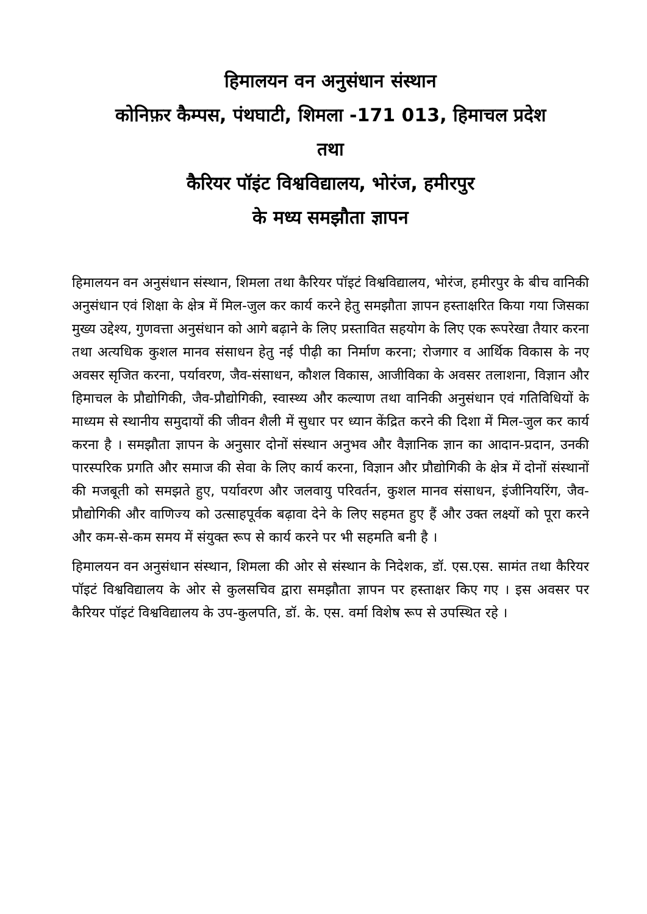हिमालयन वन अनुसंधान संस्थान
कोनिफ़र कैम्पस, पंथघाटी, शिमला -171 013, हिमाचल प्रदेश
तथा
कैरियर पॉइंट विश्वविद्यालय, भोरंज, हमीरपुर
के मध्य समझौता ज्ञापन
हिमालयन वन अनुसंधान संस्थान, शिमला तथा कैरियर पॉइटं विश्वविद्यालय, भोरंज, हमीरपुर के बीच वानिकी अनुसंधान एवं शिक्षा के क्षेत्र में मिल-जुल कर कार्य करने हेतु समझौता ज्ञापन हस्ताक्षरित किया गया जिसका मुख्य उद्देश्य, गुणवत्ता अनुसंधान को आगे बढ़ाने के लिए प्रस्तावित सहयोग के लिए एक रूपरेखा तैयार करना तथा अत्यधिक कुशल मानव संसाधन हेतु नई पीढ़ी का निर्माण करना; रोजगार व आर्थिक विकास के नए अवसर सृजित करना, पर्यावरण, जैव-संसाधन, कौशल विकास, आजीविका के अवसर तलाशना, विज्ञान और हिमाचल के प्रौद्योगिकी, जैव-प्रौद्योगिकी, स्वास्थ्य और कल्याण तथा वानिकी अनुसंधान एवं गतिविधियों के माध्यम से स्थानीय समुदायों की जीवन शैली में सुधार पर ध्यान केंद्रित करने की दिशा में मिल-जुल कर कार्य करना है । समझौता ज्ञापन के अनुसार दोनों संस्थान अनुभव और वैज्ञानिक ज्ञान का आदान-प्रदान, उनकी पारस्परिक प्रगति और समाज की सेवा के लिए कार्य करना, विज्ञान और प्रौद्योगिकी के क्षेत्र में दोनों संस्थानों की मजबूती को समझते हुए, पर्यावरण और जलवायु परिवर्तन, कुशल मानव संसाधन, इंजीनियरिंग, जैव-प्रौद्योगिकी और वाणिज्य को उत्साहपूर्वक बढ़ावा देने के लिए सहमत हुए हैं और उक्त लक्ष्यों को पूरा करने और कम-से-कम समय में संयुक्त रूप से कार्य करने पर भी सहमति बनी है ।
हिमालयन वन अनुसंधान संस्थान, शिमला की ओर से संस्थान के निदेशक, डॉ. एस.एस. सामंत तथा कैरियर पॉइटं विश्वविद्यालय के ओर से कुलसचिव द्वारा समझौता ज्ञापन पर हस्ताक्षर किए गए । इस अवसर पर कैरियर पॉइटं विश्वविद्यालय के उप-कुलपति, डॉ. के. एस. वर्मा विशेष रूप से उपस्थित रहे ।